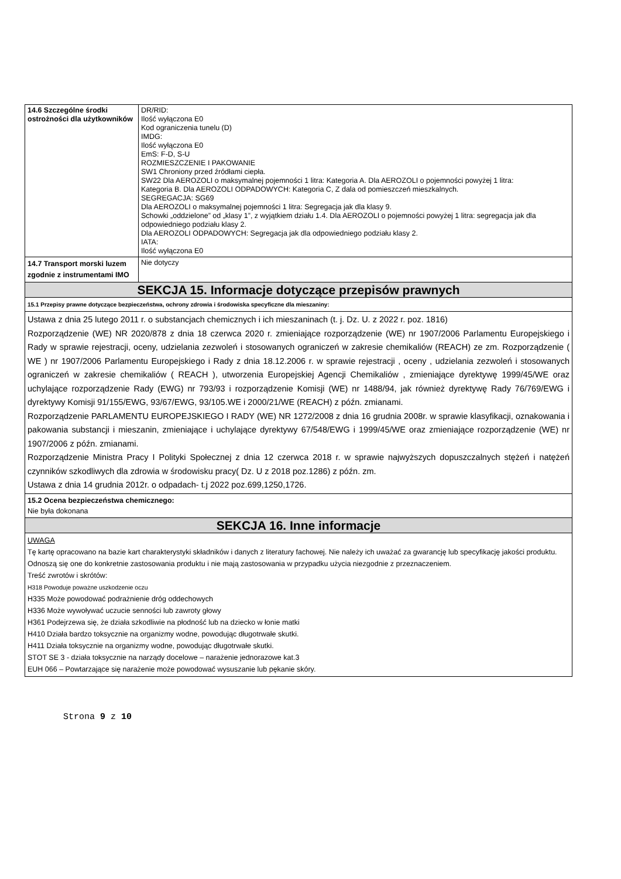| 14.6 Szczególne środki ostrożności dla użytkowników | DR/RID: Ilość wyłączona E0 Kod ograniczenia tunelu (D) IMDG: Ilość wyłączona E0 EmS: F-D, S-U ROZMIESZCZENIE I PAKOWANIE SW1 Chroniony przed źródłami ciepła. SW22 Dla AEROZOLI o maksymalnej pojemności 1 litra: Kategoria A. Dla AEROZOLI o pojemności powyżej 1 litra: Kategoria B. Dla AEROZOLI ODPADOWYCH: Kategoria C, Z dala od pomieszczeń mieszkalnych. SEGREGACJA: SG69 Dla AEROZOLI o maksymalnej pojemności 1 litra: Segregacja jak dla klasy 9. Schowki „oddzielone” od „klasy 1”, z wyjątkiem działu 1.4. Dla AEROZOLI o pojemności powyżej 1 litra: segregacja jak dla odpowiedniego podziału klasy 2. Dla AEROZOLI ODPADOWYCH: Segregacja jak dla odpowiedniego podziału klasy 2. IATA: Ilość wyłączona E0 |
| 14.7 Transport morski luzem zgodnie z instrumentami IMO | Nie dotyczy |
| SEKCJA 15. Informacje dotyczące przepisów prawnych | |
| 15.1 Przepisy prawne dotyczące bezpieczeństwa, ochrony zdrowia i środowiska specyficzne dla mieszaniny: | |
| Ustawa z dnia 25 lutego 2011 r. o substancjach chemicznych i ich mieszaninach (t. j. Dz. U. z 2022 r. poz. 1816) Rozporządzenie (WE) NR 2020/878 z dnia 18 czerwca 2020 r. zmieniające rozporządzenie (WE) nr 1907/2006 Parlamentu Europejskiego i Rady w sprawie rejestracji, oceny, udzielania zezwoleń i stosowanych ograniczeń w zakresie chemikaliów (REACH) ze zm. Rozporządzenie ( WE ) nr 1907/2006 Parlamentu Europejskiego i Rady z dnia 18.12.2006 r. w sprawie rejestracji , oceny , udzielania zezwoleń i stosowanych ograniczeń w zakresie chemikaliów ( REACH ), utworzenia Europejskiej Agencji Chemikaliów , zmieniające dyrektywę 1999/45/WE oraz uchylające rozporządzenie Rady (EWG) nr 793/93 i rozporządzenie Komisji (WE) nr 1488/94, jak również dyrektywę Rady 76/769/EWG i dyrektywy Komisji 91/155/EWG, 93/67/EWG, 93/105.WE i 2000/21/WE (REACH) z późn. zmianami. Rozporządzenie PARLAMENTU EUROPEJSKIEGO I RADY (WE) NR 1272/2008 z dnia 16 grudnia 2008r. w sprawie klasyfikacji, oznakowania i pakowania substancji i mieszanin, zmieniające i uchylające dyrektywy 67/548/EWG i 1999/45/WE oraz zmieniające rozporządzenie (WE) nr 1907/2006 z późn. zmianami. Rozporządzenie Ministra Pracy I Polityki Społecznej z dnia 12 czerwca 2018 r. w sprawie najwyższych dopuszczalnych stężeń i natężeń czynników szkodliwych dla zdrowia w środowisku pracy( Dz. U z 2018 poz.1286) z późn. zm. Ustawa z dnia 14 grudnia 2012r. o odpadach- t.j 2022 poz.699,1250,1726. | |
| 15.2 Ocena bezpieczeństwa chemicznego: Nie była dokonana | |
| SEKCJA 16. Inne informacje | |
| UWAGA Tę kartę opracowano na bazie kart charakterystyki składników i danych z literatury fachowej. Nie należy ich uważać za gwarancję lub specyfikację jakości produktu. Odnoszą się one do konkretnie zastosowania produktu i nie mają zastosowania w przypadku użycia niezgodnie z przeznaczeniem. Treść zwrotów i skrótów: H318 Powoduje poważne uszkodzenie oczu H335 Może powodować podrażnienie dróg oddechowych H336 Może wywoływać uczucie senności lub zawroty głowy H361 Podejrzewa się, że działa szkodliwie na płodność lub na dziecko w łonie matki H410 Działa bardzo toksycznie na organizmy wodne, powodując długotrwałe skutki. H411 Działa toksycznie na organizmy wodne, powodując długotrwałe skutki. STOT SE 3 - działa toksycznie na narządy docelowe – narażenie jednorazowe kat.3 EUH 066 – Powtarzające się narażenie może powodować wysuszanie lub pękanie skóry. | |
Strona 9 z 10